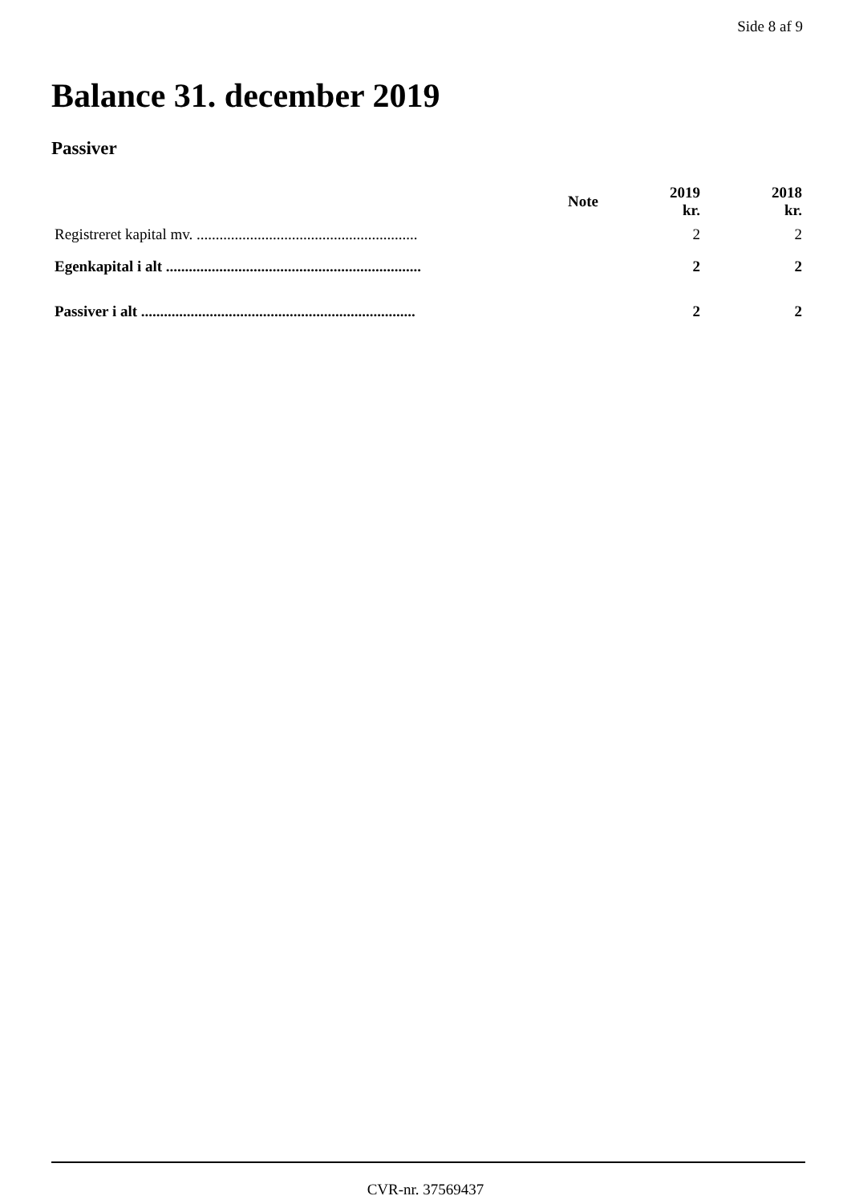Side 8 af 9
Balance 31. december 2019
Passiver
| | Note | 2019 kr. | 2018 kr. |
| --- | --- | --- | --- |
| Registreret kapital mv. .......................................................... | | 2 | 2 |
| Egenkapital i alt ................................................................... | | 2 | 2 |
| Passiver i alt ........................................................................ | | 2 | 2 |
CVR-nr. 37569437